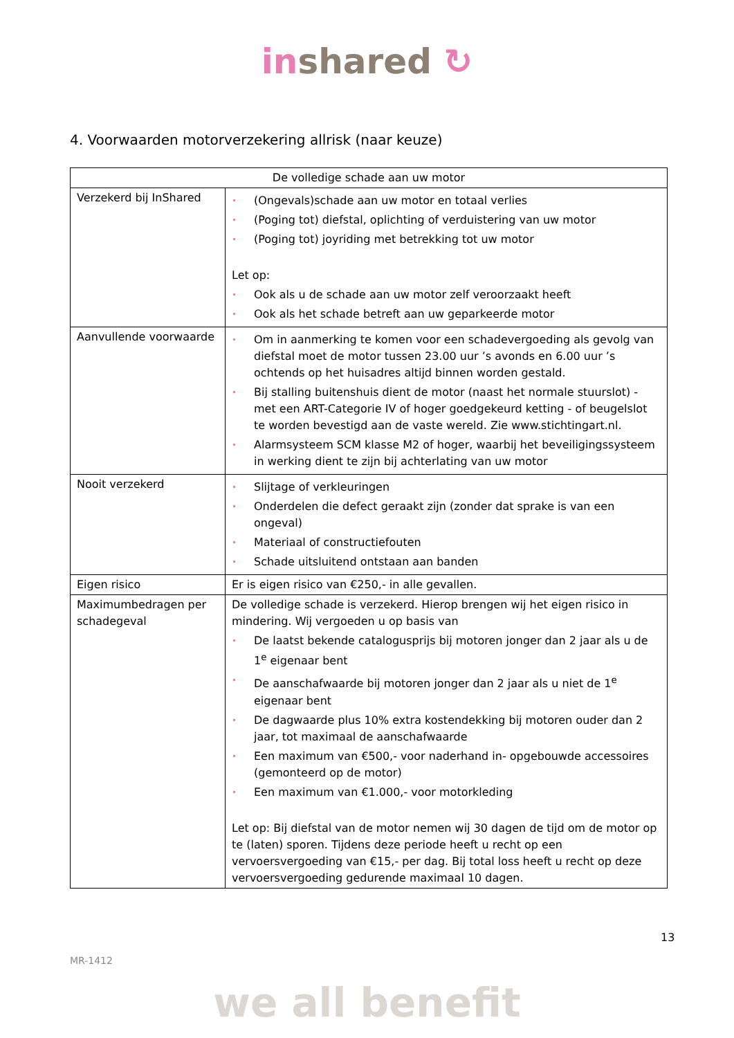in shared ↻
4. Voorwaarden motorverzekering allrisk (naar keuze)
| De volledige schade aan uw motor | |
| --- | --- |
| Verzekerd bij InShared | • (Ongevals)schade aan uw motor en totaal verlies • (Poging tot) diefstal, oplichting of verduistering van uw motor • (Poging tot) joyriding met betrekking tot uw motor Let op: • Ook als u de schade aan uw motor zelf veroorzaakt heeft • Ook als het schade betreft aan uw geparkeerde motor |
| Aanvullende voorwaarde | • Om in aanmerking te komen voor een schadevergoeding als gevolg van diefstal moet de motor tussen 23.00 uur ’s avonds en 6.00 uur ’s ochtends op het huisadres altijd binnen worden gestald. • Bij stalling buitenshuis dient de motor (naast het normale stuurslot) - met een ART-Categorie IV of hoger goedgekeurd ketting - of beugelslot te worden bevestigd aan de vaste wereld. Zie www.stichtingart.nl. • Alarmsysteem SCM klasse M2 of hoger, waarbij het beveiligingssysteem in werking dient te zijn bij achterlating van uw motor |
| Nooit verzekerd | • Slijtage of verkleuringen • Onderdelen die defect geraakt zijn (zonder dat sprake is van een ongeval) • Materiaal of constructiefouten • Schade uitsluitend ontstaan aan banden |
| Eigen risico | Er is eigen risico van €250,- in alle gevallen. |
| Maximumbedragen per schadegeval | De volledige schade is verzekerd. Hierop brengen wij het eigen risico in mindering. Wij vergoeden u op basis van • De laatst bekende catalogusprijs bij motoren jonger dan 2 jaar als u de 1<sup>e</sup> eigenaar bent • De aanschafwaarde bij motoren jonger dan 2 jaar als u niet de 1<sup>e</sup> eigenaar bent • De dagwaarde plus 10% extra kostendekking bij motoren ouder dan 2 jaar, tot maximaal de aanschafwaarde • Een maximum van €500,- voor naderhand in- opgebouwde accessoires (gemonteerd op de motor) • Een maximum van €1.000,- voor motorkleding Let op: Bij diefstal van de motor nemen wij 30 dagen de tijd om de motor op te (laten) sporen. Tijdens deze periode heeft u recht op een vervoersvergoeding van €15,- per dag. Bij total loss heeft u recht op deze vervoersvergoeding gedurende maximaal 10 dagen. |
13
MR-1412
we all benefit